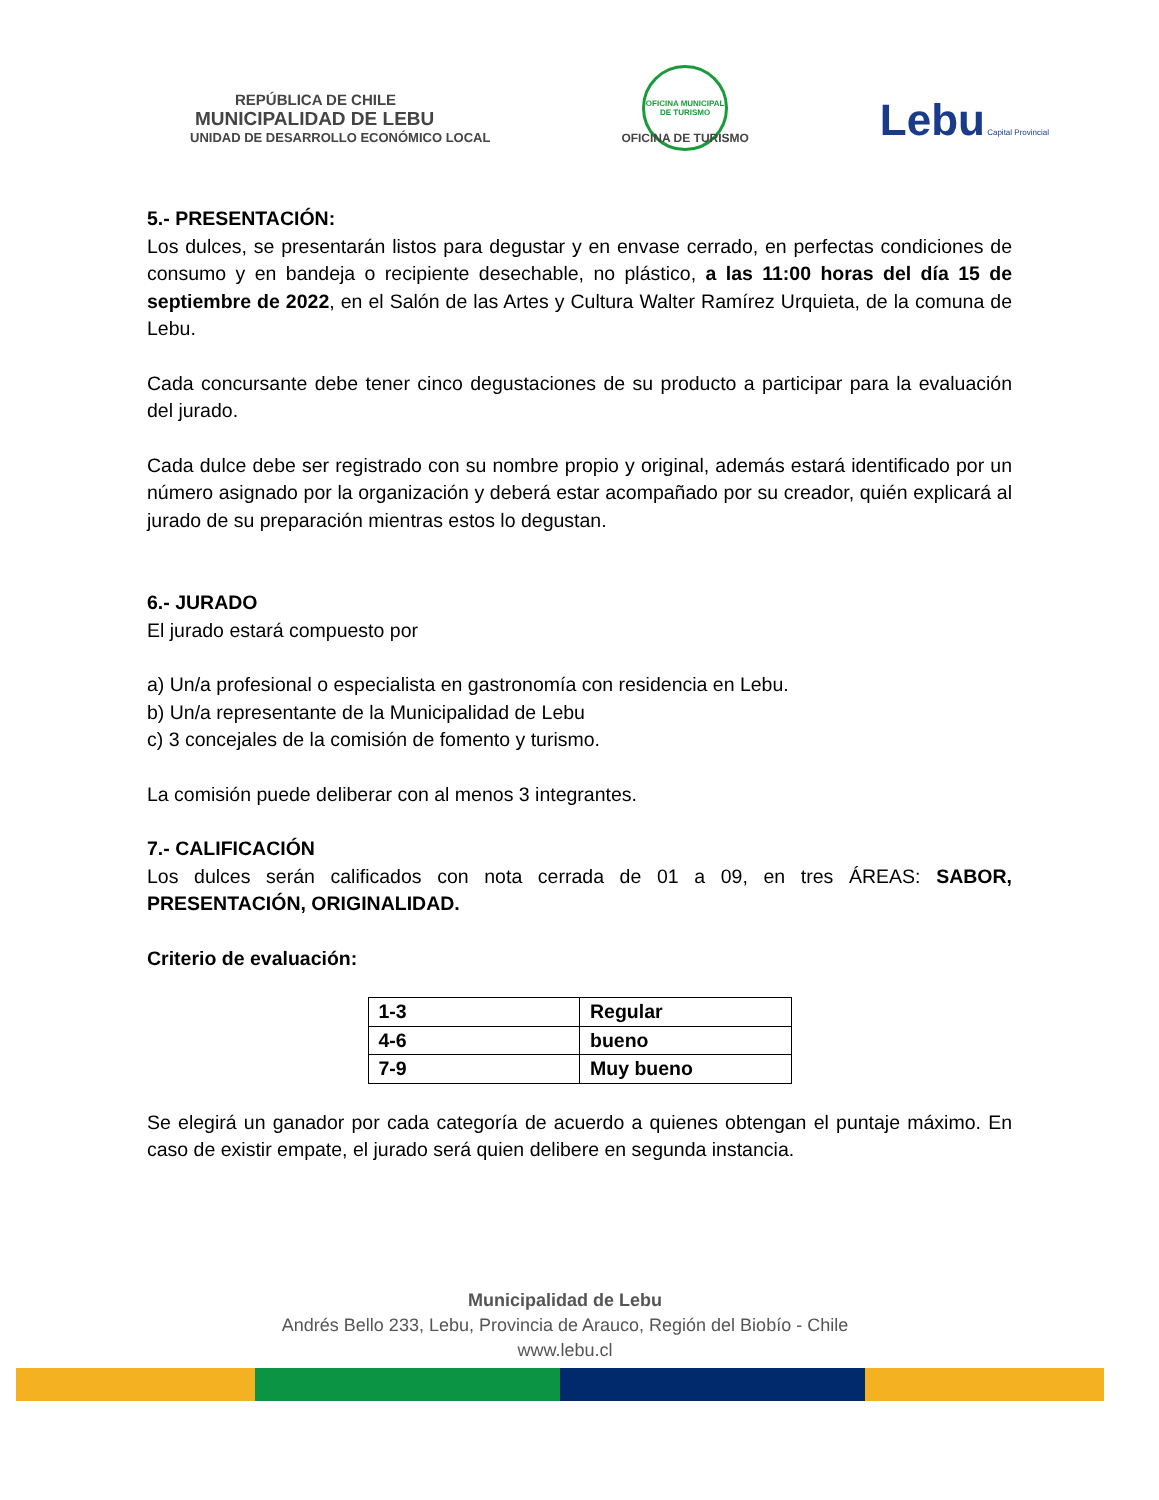REPÚBLICA DE CHILE
MUNICIPALIDAD DE LEBU
UNIDAD DE DESARROLLO ECONÓMICO LOCAL
OFICINA MUNICIPAL DE TURISMO
OFICINA DE TURISMO
Lebu Capital Provincial
5.- PRESENTACIÓN:
Los dulces, se presentarán listos para degustar y en envase cerrado, en perfectas condiciones de consumo y en bandeja o recipiente desechable, no plástico, a las 11:00 horas del día 15 de septiembre de 2022, en el Salón de las Artes y Cultura Walter Ramírez Urquieta, de la comuna de Lebu.
Cada concursante debe tener cinco degustaciones de su producto a participar para la evaluación del jurado.
Cada dulce debe ser registrado con su nombre propio y original, además estará identificado por un número asignado por la organización y deberá estar acompañado por su creador, quién explicará al jurado de su preparación mientras estos lo degustan.
6.- JURADO
El jurado estará compuesto por
a) Un/a profesional o especialista en gastronomía con residencia en Lebu.
b) Un/a representante de la Municipalidad de Lebu
c) 3 concejales de la comisión de fomento y turismo.
La comisión puede deliberar con al menos 3 integrantes.
7.- CALIFICACIÓN
Los dulces serán calificados con nota cerrada de 01 a 09, en tres ÁREAS: SABOR, PRESENTACIÓN, ORIGINALIDAD.
Criterio de evaluación:
| 1-3 | Regular |
| 4-6 | bueno |
| 7-9 | Muy bueno |
Se elegirá un ganador por cada categoría de acuerdo a quienes obtengan el puntaje máximo. En caso de existir empate, el jurado será quien delibere en segunda instancia.
Municipalidad de Lebu
Andrés Bello 233, Lebu, Provincia de Arauco, Región del Biobío - Chile
www.lebu.cl